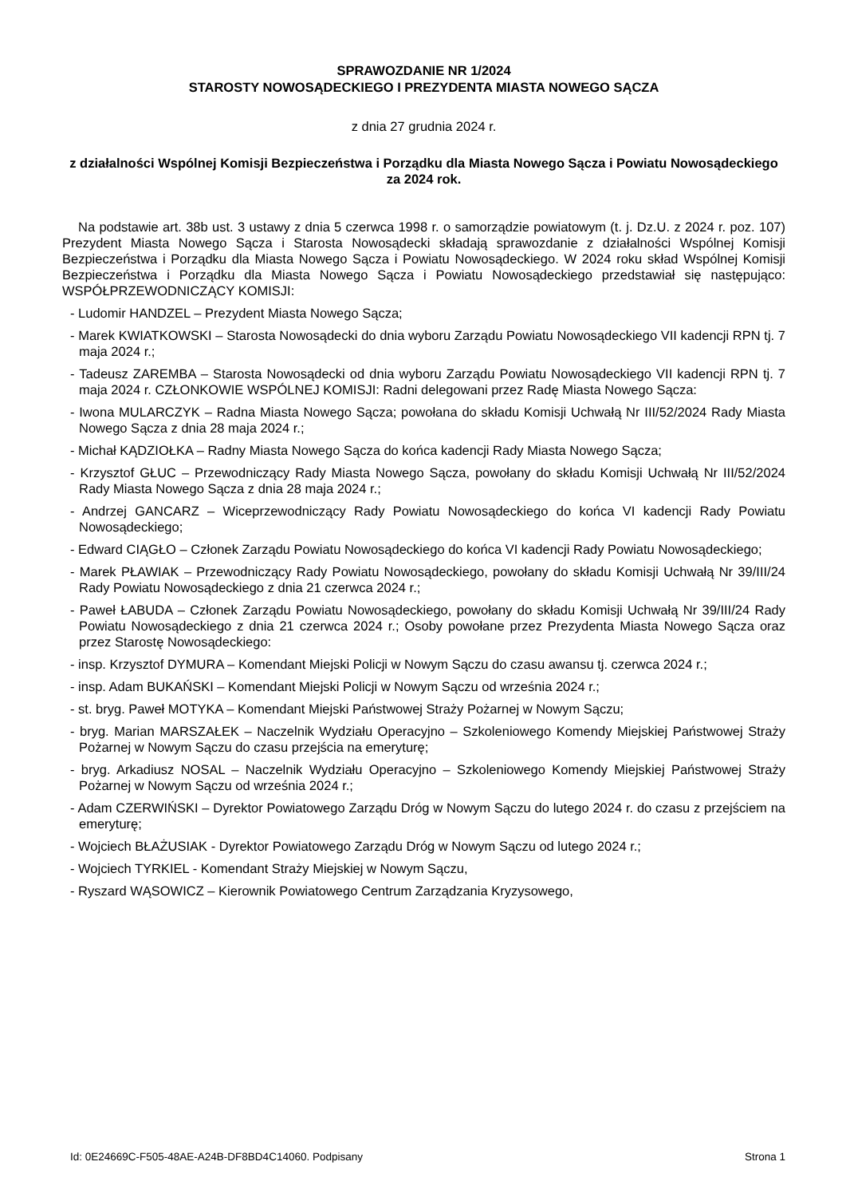SPRAWOZDANIE NR 1/2024
STAROSTY NOWOSĄDECKIEGO I PREZYDENTA MIASTA NOWEGO SĄCZA
z dnia 27 grudnia 2024 r.
z działalności Wspólnej Komisji Bezpieczeństwa i Porządku dla Miasta Nowego Sącza i Powiatu Nowosądeckiego za 2024 rok.
Na podstawie art. 38b ust. 3 ustawy z dnia 5 czerwca 1998 r. o samorządzie powiatowym (t. j. Dz.U. z 2024 r. poz. 107) Prezydent Miasta Nowego Sącza i Starosta Nowosądecki składają sprawozdanie z działalności Wspólnej Komisji Bezpieczeństwa i Porządku dla Miasta Nowego Sącza i Powiatu Nowosądeckiego. W 2024 roku skład Wspólnej Komisji Bezpieczeństwa i Porządku dla Miasta Nowego Sącza i Powiatu Nowosądeckiego przedstawiał się następująco: WSPÓŁPRZEWODNICZĄCY KOMISJI:
- Ludomir HANDZEL – Prezydent Miasta Nowego Sącza;
- Marek KWIATKOWSKI – Starosta Nowosądecki do dnia wyboru Zarządu Powiatu Nowosądeckiego VII kadencji RPN tj. 7 maja 2024 r.;
- Tadeusz ZAREMBA – Starosta Nowosądecki od dnia wyboru Zarządu Powiatu Nowosądeckiego VII kadencji RPN tj. 7 maja 2024 r. CZŁONKOWIE WSPÓLNEJ KOMISJI: Radni delegowani przez Radę Miasta Nowego Sącza:
- Iwona MULARCZYK – Radna Miasta Nowego Sącza; powołana do składu Komisji Uchwałą Nr III/52/2024 Rady Miasta Nowego Sącza z dnia 28 maja 2024 r.;
- Michał KĄDZIOŁKA – Radny Miasta Nowego Sącza do końca kadencji Rady Miasta Nowego Sącza;
- Krzysztof GŁUC – Przewodniczący Rady Miasta Nowego Sącza, powołany do składu Komisji Uchwałą Nr III/52/2024 Rady Miasta Nowego Sącza z dnia 28 maja 2024 r.;
- Andrzej GANCARZ – Wiceprzewodniczący Rady Powiatu Nowosądeckiego do końca VI kadencji Rady Powiatu Nowosądeckiego;
- Edward CIĄGŁO – Członek Zarządu Powiatu Nowosądeckiego do końca VI kadencji Rady Powiatu Nowosądeckiego;
- Marek PŁAWIAK – Przewodniczący Rady Powiatu Nowosądeckiego, powołany do składu Komisji Uchwałą Nr 39/III/24 Rady Powiatu Nowosądeckiego z dnia 21 czerwca 2024 r.;
- Paweł ŁABUDA – Członek Zarządu Powiatu Nowosądeckiego, powołany do składu Komisji Uchwałą Nr 39/III/24 Rady Powiatu Nowosądeckiego z dnia 21 czerwca 2024 r.; Osoby powołane przez Prezydenta Miasta Nowego Sącza oraz przez Starostę Nowosądeckiego:
- insp. Krzysztof DYMURA – Komendant Miejski Policji w Nowym Sączu do czasu awansu tj. czerwca 2024 r.;
- insp. Adam BUKAŃSKI – Komendant Miejski Policji w Nowym Sączu od września 2024 r.;
- st. bryg. Paweł MOTYKA – Komendant Miejski Państwowej Straży Pożarnej w Nowym Sączu;
- bryg. Marian MARSZAŁEK – Naczelnik Wydziału Operacyjno – Szkoleniowego Komendy Miejskiej Państwowej Straży Pożarnej w Nowym Sączu do czasu przejścia na emeryturę;
- bryg. Arkadiusz NOSAL – Naczelnik Wydziału Operacyjno – Szkoleniowego Komendy Miejskiej Państwowej Straży Pożarnej w Nowym Sączu od września 2024 r.;
- Adam CZERWIŃSKI – Dyrektor Powiatowego Zarządu Dróg w Nowym Sączu do lutego 2024 r. do czasu z przejściem na emeryturę;
- Wojciech BŁAŻUSIAK - Dyrektor Powiatowego Zarządu Dróg w Nowym Sączu od lutego 2024 r.;
- Wojciech TYRKIEL - Komendant Straży Miejskiej w Nowym Sączu,
- Ryszard WĄSOWICZ – Kierownik Powiatowego Centrum Zarządzania Kryzysowego,
Id: 0E24669C-F505-48AE-A24B-DF8BD4C14060. Podpisany Strona 1